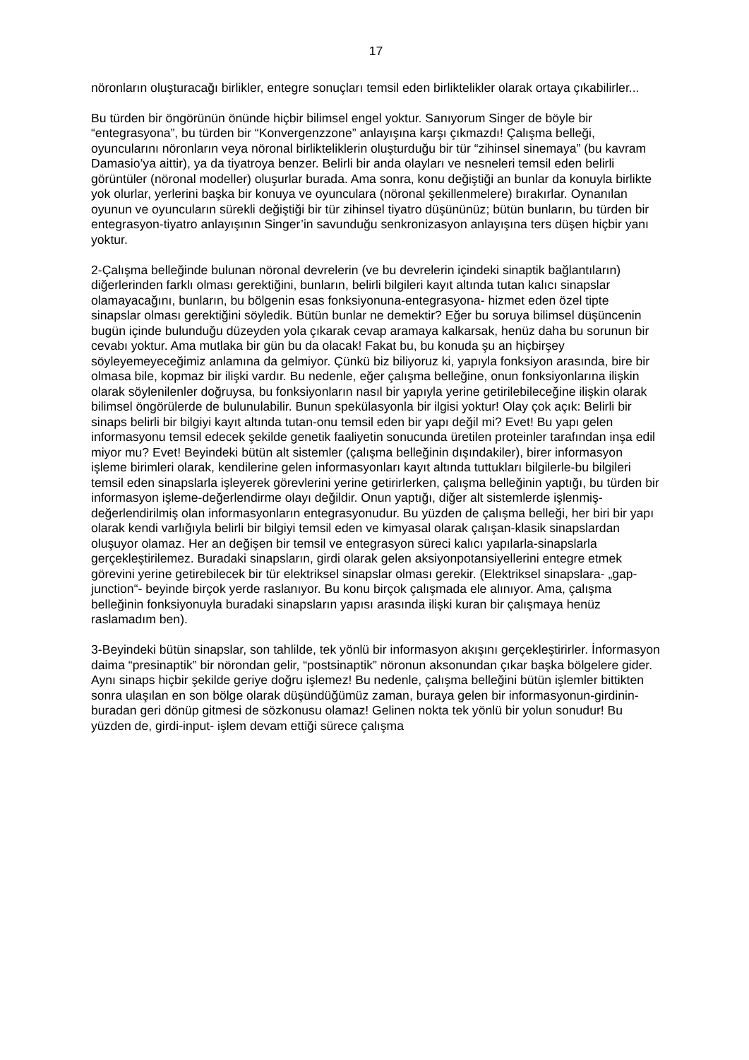17
nöronların oluşturacağı birlikler, entegre sonuçları temsil eden birliktelikler olarak ortaya çıkabilirler...
Bu türden bir öngörünün önünde hiçbir bilimsel engel yoktur. Sanıyorum Singer de böyle bir “entegrasyona”, bu türden bir “Konvergenzzone” anlayışına karşı çıkmazdı! Çalışma belleği, oyuncularını nöronların veya nöronal birlikteliklerin oluşturduğu bir tür “zihinsel sinemaya” (bu kavram Damasio’ya aittir), ya da tiyatroya benzer. Belirli bir anda olayları ve nesneleri temsil eden belirli görüntüler (nöronal modeller) oluşurlar burada. Ama sonra, konu değiştiği an bunlar da konuyla birlikte yok olurlar, yerlerini başka bir konuya ve oyunculara (nöronal şekillenmelere) bırakırlar. Oynanılan oyunun ve oyuncuların sürekli değiştiği bir tür zihinsel tiyatro düşününüz; bütün bunların, bu türden bir entegrasyon-tiyatro anlayışının Singer’in savunduğu senkronizasyon anlayışına ters düşen hiçbir yanı yoktur.
2-Çalışma belleğinde bulunan nöronal devrelerin (ve bu devrelerin içindeki sinaptik bağlantıların) diğerlerinden farklı olması gerektiğini, bunların, belirli bilgileri kayıt altında tutan kalıcı sinapslar olamayacağını, bunların, bu bölgenin esas fonksiyonuna-entegrasyona- hizmet eden özel tipte sinapslar olması gerektiğini söyledik. Bütün bunlar ne demektir? Eğer bu soruya bilimsel düşüncenin bugün içinde bulunduğu düzeyden yola çıkarak cevap aramaya kalkarsak, henüz daha bu sorunun bir cevabı yoktur. Ama mutlaka bir gün bu da olacak! Fakat bu, bu konuda şu an hiçbirşey söyleyemeyeceğimiz anlamına da gelmiyor. Çünkü biz biliyoruz ki, yapıyla fonksiyon arasında, bire bir olmasa bile, kopmaz bir ilişki vardır. Bu nedenle, eğer çalışma belleğine, onun fonksiyonlarına ilişkin olarak söylenilenler doğruysa, bu fonksiyonların nasıl bir yapıyla yerine getirilebileceğine ilişkin olarak bilimsel öngörülerde de bulunulabilir. Bunun spekülasyonla bir ilgisi yoktur! Olay çok açık: Belirli bir sinaps belirli bir bilgiyi kayıt altında tutan-onu temsil eden bir yapı değil mi? Evet! Bu yapı gelen informasyonu temsil edecek şekilde genetik faaliyetin sonucunda üretilen proteinler tarafından inşa edil miyor mu? Evet! Beyindeki bütün alt sistemler (çalışma belleğinin dışındakiler), birer informasyon işleme birimleri olarak, kendilerine gelen informasyonları kayıt altında tuttukları bilgilerle-bu bilgileri temsil eden sinapslarla işleyerek görevlerini yerine getirirlerken, çalışma belleğinin yaptığı, bu türden bir informasyon işleme-değerlendirme olayı değildir. Onun yaptığı, diğer alt sistemlerde işlenmiş-değerlendirilmiş olan informasyonların entegrasyonudur. Bu yüzden de çalışma belleği, her biri bir yapı olarak kendi varlığıyla belirli bir bilgiyi temsil eden ve kimyasal olarak çalışan-klasik sinapslardan oluşuyor olamaz. Her an değişen bir temsil ve entegrasyon süreci kalıcı yapılarla-sinapslarla gerçekleştirilemez. Buradaki sinapsların, girdi olarak gelen aksiyonpotansiyellerini entegre etmek görevini yerine getirebilecek bir tür elektriksel sinapslar olması gerekir. (Elektriksel sinapslara- „gap-junction“- beyinde birçok yerde raslanıyor. Bu konu birçok çalışmada ele alınıyor. Ama, çalışma belleğinin fonksiyonuyla buradaki sinapsların yapısı arasında ilişki kuran bir çalışmaya henüz raslamadım ben).
3-Beyindeki bütün sinapslar, son tahlilde, tek yönlü bir informasyon akışını gerçekleştirirler. İnformasyon daima “presinaptik” bir nörondan gelir, “postsinaptik” nöronun aksonundan çıkar başka bölgelere gider. Aynı sinaps hiçbir şekilde geriye doğru işlemez! Bu nedenle, çalışma belleğini bütün işlemler bittikten sonra ulaşılan en son bölge olarak düşündüğümüz zaman, buraya gelen bir informasyonun-girdinin- buradan geri dönüp gitmesi de sözkonusu olamaz! Gelinen nokta tek yönlü bir yolun sonudur! Bu yüzden de, girdi-input- işlem devam ettiği sürece çalışma